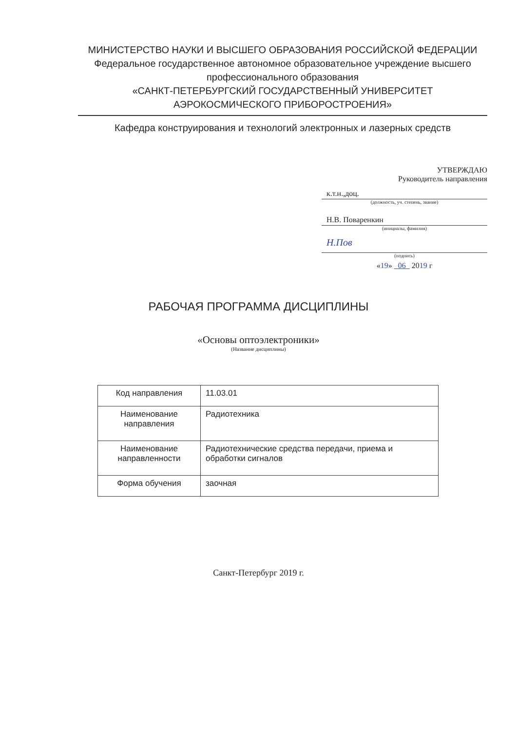МИНИСТЕРСТВО НАУКИ И ВЫСШЕГО ОБРАЗОВАНИЯ РОССИЙСКОЙ ФЕДЕРАЦИИ
Федеральное государственное автономное образовательное учреждение высшего профессионального образования
«САНКТ-ПЕТЕРБУРГСКИЙ ГОСУДАРСТВЕННЫЙ УНИВЕРСИТЕТ АЭРОКОСМИЧЕСКОГО ПРИБОРОСТРОЕНИЯ»
Кафедра конструирования и технологий электронных и лазерных средств
УТВЕРЖДАЮ
Руководитель направления
к.т.н.,доц.
(должность, уч. степень, звание)
Н.В. Поваренкин
(инициалы, фамилия)
Н.Пов
(подпись)
«19» 06 2019 г
РАБОЧАЯ ПРОГРАММА ДИСЦИПЛИНЫ
«Основы оптоэлектроники»
(Название дисциплины)
| Код направления | 11.03.01 |
| Наименование направления | Радиотехника |
| Наименование направленности | Радиотехнические средства передачи, приема и обработки сигналов |
| Форма обучения | заочная |
Санкт-Петербург 2019 г.